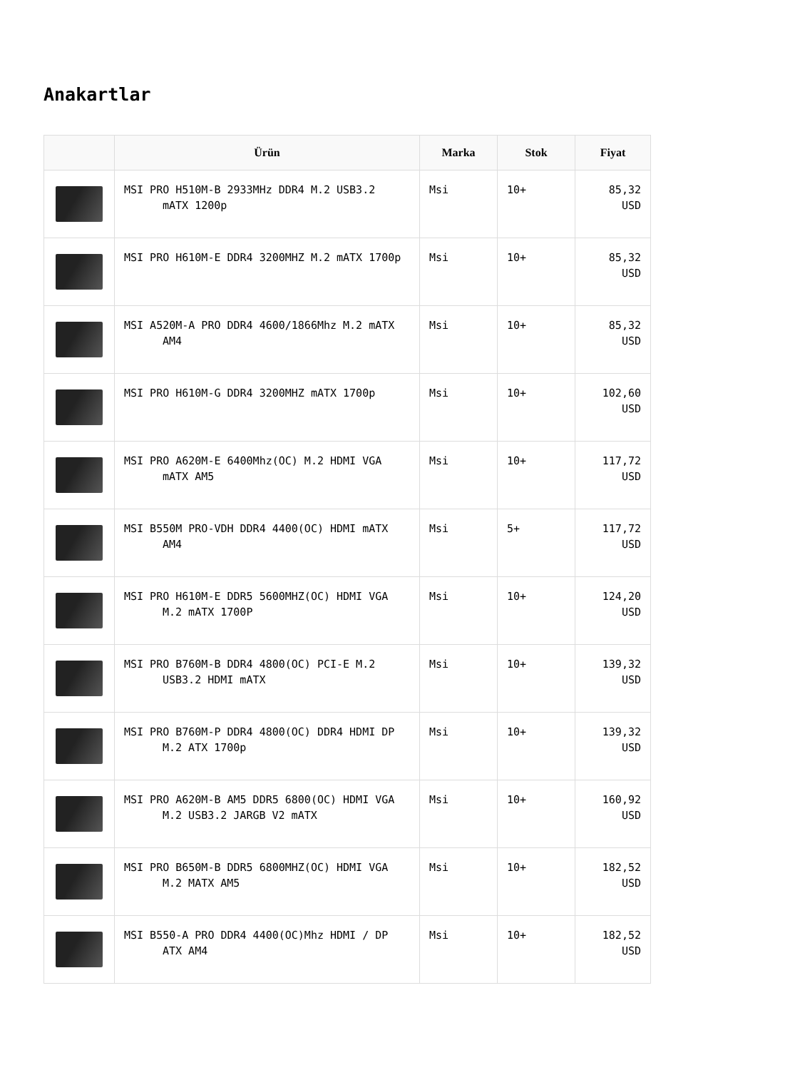Anakartlar
| | Ürün | Marka | Stok | Fiyat |
| --- | --- | --- | --- | --- |
| | MSI PRO H510M-B 2933MHz DDR4 M.2 USB3.2 mATX 1200p | Msi | 10+ | 85,32 USD |
| | MSI PRO H610M-E DDR4 3200MHZ M.2 mATX 1700p | Msi | 10+ | 85,32 USD |
| | MSI A520M-A PRO DDR4 4600/1866Mhz M.2 mATX AM4 | Msi | 10+ | 85,32 USD |
| | MSI PRO H610M-G DDR4 3200MHZ mATX 1700p | Msi | 10+ | 102,60 USD |
| | MSI PRO A620M-E 6400Mhz(OC) M.2 HDMI VGA mATX AM5 | Msi | 10+ | 117,72 USD |
| | MSI B550M PRO-VDH DDR4 4400(OC) HDMI mATX AM4 | Msi | 5+ | 117,72 USD |
| | MSI PRO H610M-E DDR5 5600MHZ(OC) HDMI VGA M.2 mATX 1700P | Msi | 10+ | 124,20 USD |
| | MSI PRO B760M-B DDR4 4800(OC) PCI-E M.2 USB3.2 HDMI mATX | Msi | 10+ | 139,32 USD |
| | MSI PRO B760M-P DDR4 4800(OC) DDR4 HDMI DP M.2 ATX 1700p | Msi | 10+ | 139,32 USD |
| | MSI PRO A620M-B AM5 DDR5 6800(OC) HDMI VGA M.2 USB3.2 JARGB V2 mATX | Msi | 10+ | 160,92 USD |
| | MSI PRO B650M-B DDR5 6800MHZ(OC) HDMI VGA M.2 MATX AM5 | Msi | 10+ | 182,52 USD |
| | MSI B550-A PRO DDR4 4400(OC)Mhz HDMI / DP ATX AM4 | Msi | 10+ | 182,52 USD |